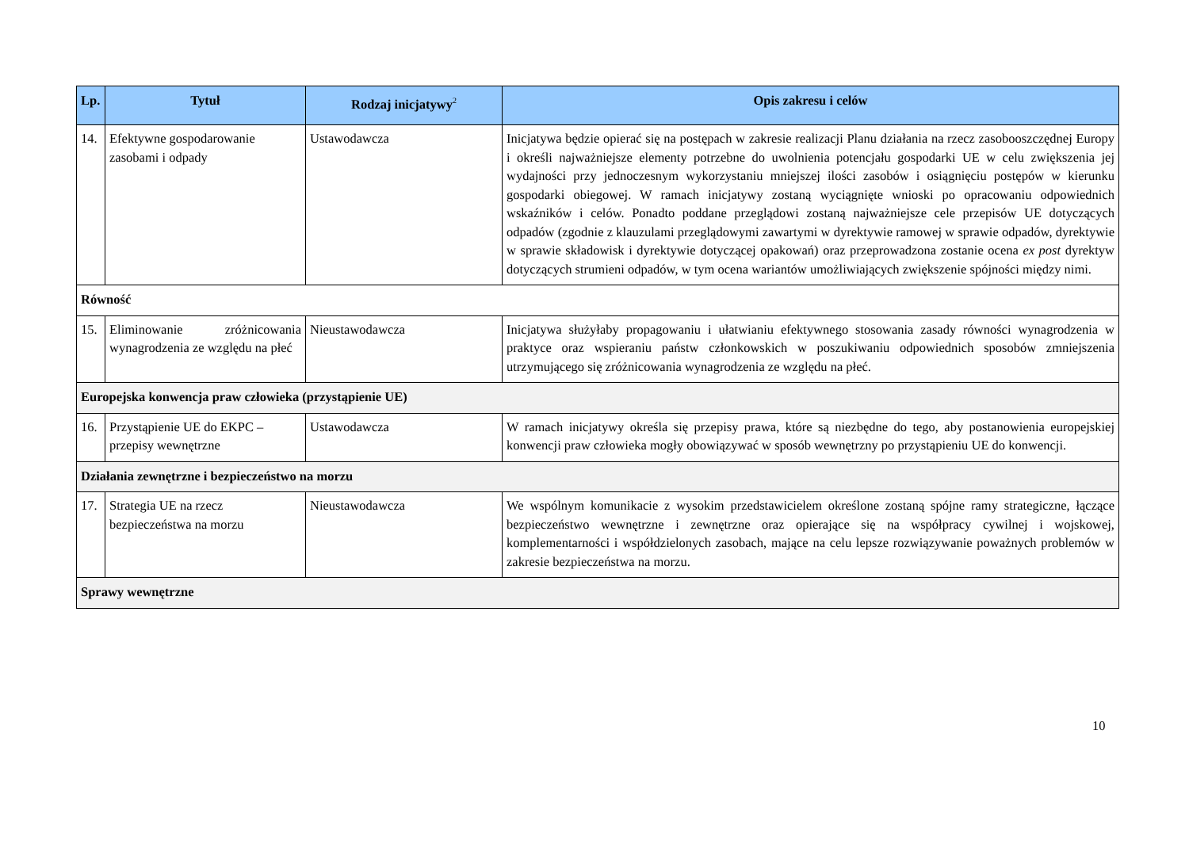| Lp. | Tytuł | Rodzaj inicjatywy<sup>2</sup> | Opis zakresu i celów |
| --- | --- | --- | --- |
| 14. | Efektywne gospodarowanie zasobami i odpady | Ustawodawcza | Inicjatywa będzie opierać się na postępach w zakresie realizacji Planu działania na rzecz zasobooszczędnej Europy i określi najważniejsze elementy potrzebne do uwolnienia potencjału gospodarki UE w celu zwiększenia jej wydajności przy jednoczesnym wykorzystaniu mniejszej ilości zasobów i osiągnięciu postępów w kierunku gospodarki obiegowej. W ramach inicjatywy zostaną wyciągnięte wnioski po opracowaniu odpowiednich wskaźników i celów. Ponadto poddane przeglądowi zostaną najważniejsze cele przepisów UE dotyczących odpadów (zgodnie z klauzulami przeglądowymi zawartymi w dyrektywie ramowej w sprawie odpadów, dyrektywie w sprawie składowisk i dyrektywie dotyczącej opakowań) oraz przeprowadzona zostanie ocena ex post dyrektyw dotyczących strumieni odpadów, w tym ocena wariantów umożliwiających zwiększenie spójności między nimi. |
| Równość | | | |
| 15. | Eliminowanie zróżnicowania wynagrodzenia ze względu na płeć | Nieustawodawcza | Inicjatywa służyłaby propagowaniu i ułatwianiu efektywnego stosowania zasady równości wynagrodzenia w praktyce oraz wspieraniu państw członkowskich w poszukiwaniu odpowiednich sposobów zmniejszenia utrzymującego się zróżnicowania wynagrodzenia ze względu na płeć. |
| Europejska konwencja praw człowieka (przystąpienie UE) | | | |
| 16. | Przystąpienie UE do EKPC – przepisy wewnętrzne | Ustawodawcza | W ramach inicjatywy określa się przepisy prawa, które są niezbędne do tego, aby postanowienia europejskiej konwencji praw człowieka mogły obowiązywać w sposób wewnętrzny po przystąpieniu UE do konwencji. |
| Działania zewnętrzne i bezpieczeństwo na morzu | | | |
| 17. | Strategia UE na rzecz bezpieczeństwa na morzu | Nieustawodawcza | We wspólnym komunikacie z wysokim przedstawicielem określone zostaną spójne ramy strategiczne, łączące bezpieczeństwo wewnętrzne i zewnętrzne oraz opierające się na współpracy cywilnej i wojskowej, komplementarności i współdzielonych zasobach, mające na celu lepsze rozwiązywanie poważnych problemów w zakresie bezpieczeństwa na morzu. |
| Sprawy wewnętrzne | | | |
10